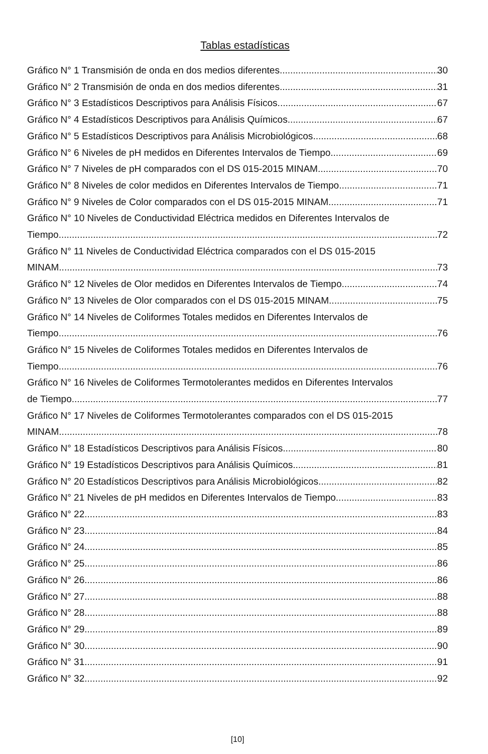Tablas estadísticas
Gráfico N° 1 Transmisión de onda en dos medios diferentes 30
Gráfico N° 2 Transmisión de onda en dos medios diferentes 31
Gráfico N° 3 Estadísticos Descriptivos para Análisis Físicos 67
Gráfico N° 4 Estadísticos Descriptivos para Análisis Químicos 67
Gráfico N° 5 Estadísticos Descriptivos para Análisis Microbiológicos 68
Gráfico N° 6 Niveles de pH medidos en Diferentes Intervalos de Tiempo 69
Gráfico N° 7 Niveles de pH comparados con el DS 015-2015 MINAM 70
Gráfico N° 8 Niveles de color medidos en Diferentes Intervalos de Tiempo 71
Gráfico N° 9 Niveles de Color comparados con el DS 015-2015 MINAM 71
Gráfico N° 10 Niveles de Conductividad Eléctrica medidos en Diferentes Intervalos de
Tiempo 72
Gráfico N° 11 Niveles de Conductividad Eléctrica comparados con el DS 015-2015
MINAM 73
Gráfico N° 12 Niveles de Olor medidos en Diferentes Intervalos de Tiempo 74
Gráfico N° 13 Niveles de Olor comparados con el DS 015-2015 MINAM 75
Gráfico N° 14 Niveles de Coliformes Totales medidos en Diferentes Intervalos de
Tiempo 76
Gráfico N° 15 Niveles de Coliformes Totales medidos en Diferentes Intervalos de
Tiempo 76
Gráfico N° 16 Niveles de Coliformes Termotolerantes medidos en Diferentes Intervalos
de Tiempo 77
Gráfico N° 17 Niveles de Coliformes Termotolerantes comparados con el DS 015-2015
MINAM 78
Gráfico N° 18 Estadísticos Descriptivos para Análisis Físicos 80
Gráfico N° 19 Estadísticos Descriptivos para Análisis Químicos 81
Gráfico N° 20 Estadísticos Descriptivos para Análisis Microbiológicos 82
Gráfico N° 21 Niveles de pH medidos en Diferentes Intervalos de Tiempo 83
Gráfico N° 22 83
Gráfico N° 23 84
Gráfico N° 24 85
Gráfico N° 25 86
Gráfico N° 26 86
Gráfico N° 27 88
Gráfico N° 28 88
Gráfico N° 29 89
Gráfico N° 30 90
Gráfico N° 31 91
Gráfico N° 32 92
[10]